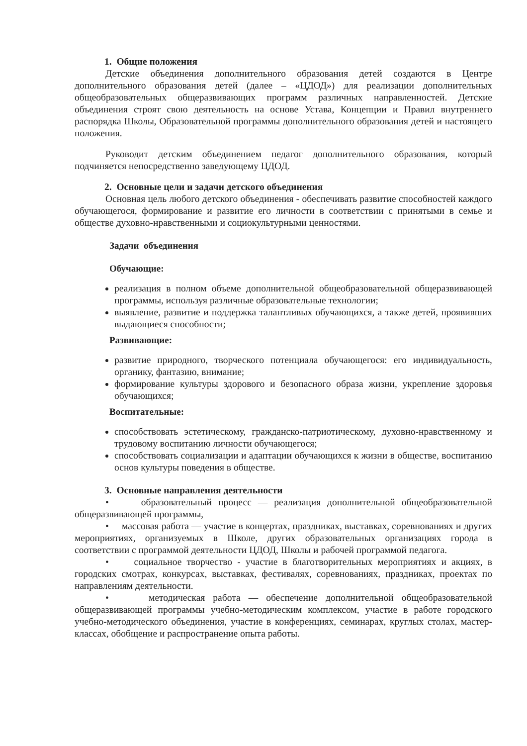1. Общие положения
Детские объединения дополнительного образования детей создаются в Центре дополнительного образования детей (далее – «ЦДОД») для реализации дополнительных общеобразовательных общеразвивающих программ различных направленностей. Детские объединения строят свою деятельность на основе Устава, Концепции и Правил внутреннего распорядка Школы, Образовательной программы дополнительного образования детей и настоящего положения.
Руководит детским объединением педагог дополнительного образования, который подчиняется непосредственно заведующему ЦДОД.
2. Основные цели и задачи детского объединения
Основная цель любого детского объединения - обеспечивать развитие способностей каждого обучающегося, формирование и развитие его личности в соответствии с принятыми в семье и обществе духовно-нравственными и социокультурными ценностями.
Задачи объединения
Обучающие:
реализация в полном объеме дополнительной общеобразовательной общеразвивающей программы, используя различные образовательные технологии;
выявление, развитие и поддержка талантливых обучающихся, а также детей, проявивших выдающиеся способности;
Развивающие:
развитие природного, творческого потенциала обучающегося: его индивидуальность, органику, фантазию, внимание;
формирование культуры здорового и безопасного образа жизни, укрепление здоровья обучающихся;
Воспитательные:
способствовать эстетическому, гражданско-патриотическому, духовно-нравственному и трудовому воспитанию личности обучающегося;
способствовать социализации и адаптации обучающихся к жизни в обществе, воспитанию основ культуры поведения в обществе.
3. Основные направления деятельности
• образовательный процесс — реализация дополнительной общеобразовательной общеразвивающей программы,
• массовая работа — участие в концертах, праздниках, выставках, соревнованиях и других мероприятиях, организуемых в Школе, других образовательных организациях города в соответствии с программой деятельности ЦДОД, Школы и рабочей программой педагога.
• социальное творчество - участие в благотворительных мероприятиях и акциях, в городских смотрах, конкурсах, выставках, фестивалях, соревнованиях, праздниках, проектах по направлениям деятельности.
• методическая работа — обеспечение дополнительной общеобразовательной общеразвивающей программы учебно-методическим комплексом, участие в работе городского учебно-методического объединения, участие в конференциях, семинарах, круглых столах, мастер-классах, обобщение и распространение опыта работы.